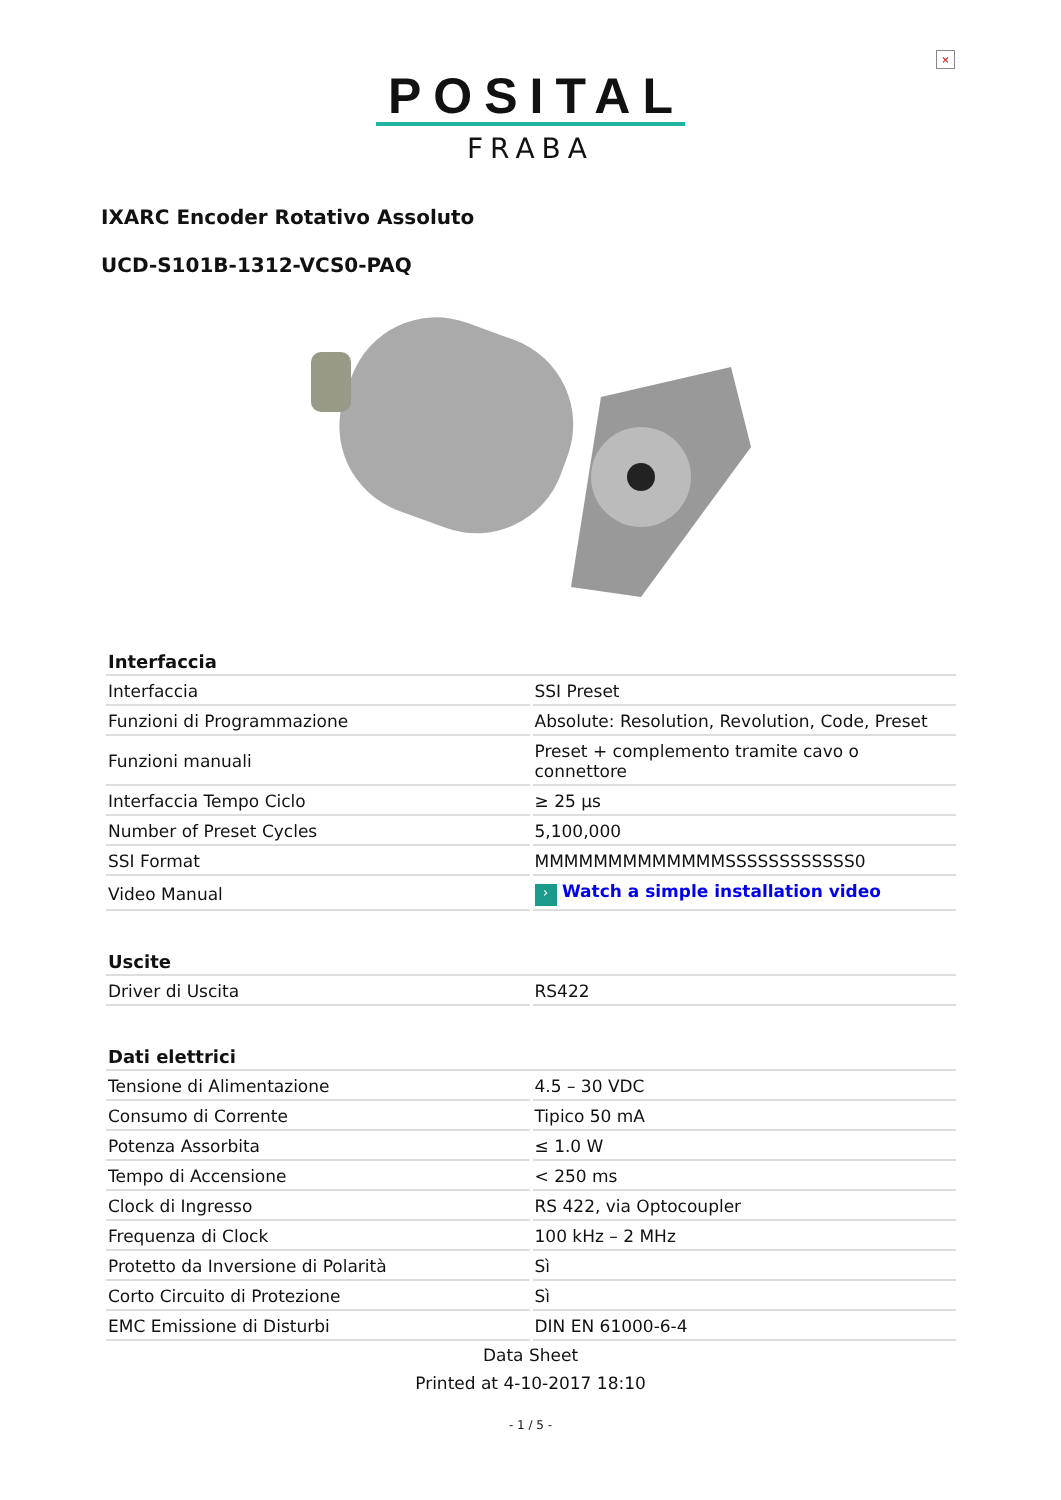×
POSITAL
FRABA
IXARC Encoder Rotativo Assoluto
UCD-S101B-1312-VCS0-PAQ
| Interfaccia | |
| --- | --- |
| Interfaccia | SSI Preset |
| Funzioni di Programmazione | Absolute: Resolution, Revolution, Code, Preset |
| Funzioni manuali | Preset + complemento tramite cavo o connettore |
| Interfaccia Tempo Ciclo | ≥ 25 µs |
| Number of Preset Cycles | 5,100,000 |
| SSI Format | MMMMMMMMMMMMMSSSSSSSSSSSS0 |
| Video Manual | › Watch a simple installation video |
| Uscite | |
| Driver di Uscita | RS422 |
| Dati elettrici | |
| Tensione di Alimentazione | 4.5 – 30 VDC |
| Consumo di Corrente | Tipico 50 mA |
| Potenza Assorbita | ≤ 1.0 W |
| Tempo di Accensione | < 250 ms |
| Clock di Ingresso | RS 422, via Optocoupler |
| Frequenza di Clock | 100 kHz – 2 MHz |
| Protetto da Inversione di Polarità | Sì |
| Corto Circuito di Protezione | Sì |
| EMC Emissione di Disturbi | DIN EN 61000-6-4 |
Data Sheet
Printed at 4-10-2017 18:10
- 1 / 5 -